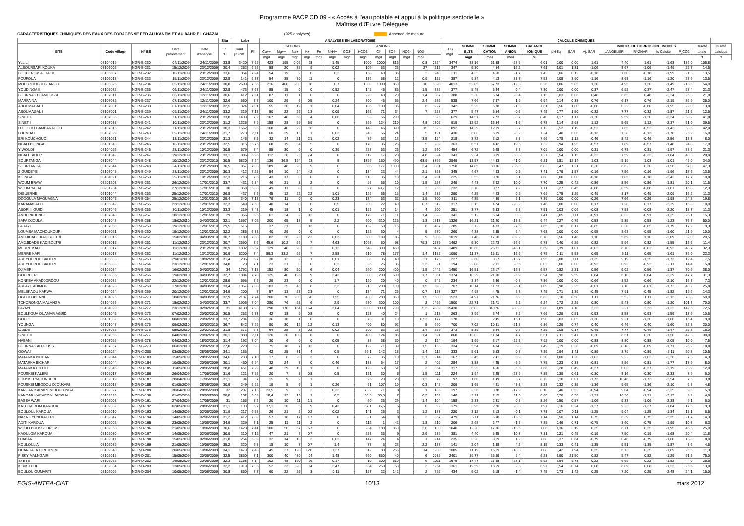Programme 9ACP CD 09 - « Accès à l'eau potable et appui à la politique sectorielle »
Maîtrise d'Œuvre Déléguée
CARACTERISTIQUES CHIMIQUES DES EAUX DES FORAGES 9E FED AU KANEM ET AU BAHR EL GHAZAL (925 analyses) Absence de mesure
| | | | | | Situ | Labo | | ANALYSES EN LABORATOIRE | | | | | | | | | | | | | CALCULS CHIMIQUES | | | | | | | | | | | | | |
| --- | --- | --- | --- | --- | --- | --- | --- | --- | --- | --- | --- | --- | --- | --- | --- | --- | --- | --- | --- | --- | --- | --- | --- | --- | --- | --- | --- | --- | --- | --- | --- | --- | --- | --- |
| SITE | Code village | N° BE | Date prélèvement | Date d'analyse | T° °C | Cond. µS/cm | Ph | CATIONS | | | | | ANIONS | | | | | | | | TDS mg/l | SOMME | SOMME | SOMME | BALANCE | pH Eq | SAR | Aj. SAR | INDICES DE CORROSION INDICES | | | | Dureté | Dureté |
| | | | | | | | | Ca++ | Mg++ | Na+ | K+ | Fe | NH4+ | CO3- | HCO3- | Cl- | SO4- | NO2- | NO3- | | | ELTS | CATION | ANION | IONIQUE | | | | LANGELIER | RYZNAR | Is Calcite | P_CO2 | totale | calcique |
| | | | | | | | | mg/l | mg/l | mg/l | mg/l | mg/l | mg/l | mg/l | mg/l | mg/l | mg/l | mg/l | mg/l | | | mg/l | me/l | me/l | % | | | | | | | | °f | °f |
| YLLILI | 03104019 | NGR-B-230 | 04/11/2009 | 24/11/2009 | 33,8 | 3420 | 7,62 | 423 | 195 | 0,02 | 38 | | 1,45 | | 1000 | 1000 | 816 | | 0,8 | 2324 | 3474 | 38,16 | 61,58 | -23,5 | 6,01 | 0,00 | 0,00 | 1,61 | 4,40 | 1,61 | -1,63 | 186,0 | 105,8 | |
| ALBOURSARI KOUKA | 03106002 | NGR-B-231 | 15/12/2009 | 23/12/2009 | 30,4 | 252 | 6,55 | 58 | 20 | 35 | 9 | | 0,02 | | 109 | 63 | 26 | | 27 | 215 | 347 | 6,30 | 4,54 | 16,2 | 7,61 | 1,01 | 1,81 | -1,06 | 8,67 | -1,06 | -1,49 | 22,7 | 14,5 | |
| BOCHEROM ALHAIRI | 03106007 | NGR-B-232 | 10/11/2009 | 23/12/2009 | 33,6 | 354 | 7,24 | 54 | 19 | 2 | 0 | | 0,2 | | 158 | 40 | 36 | | 2 | 248 | 311 | 4,35 | 4,50 | -1,7 | 7,42 | 0,06 | 0,12 | -0,18 | 7,60 | -0,18 | -1,99 | 21,3 | 13,5 | |
| FOUFOUA | 03106013 | NGR-B-233 | 15/11/2009 | 23/12/2009 | 32,8 | 141 | 6,37 | 54 | 35 | 80 | 11 | | 0 | | 136 | 58 | 12 | | 0,9 | 125 | 387 | 9,34 | 4,13 | 38,7 | 7,53 | 2,08 | 3,90 | -1,16 | 8,68 | -1,16 | -1,20 | 27,9 | 13,5 | |
| MOURZOUGUI BLANGO | 03105026 | NGR-B-234 | 05/11/2009 | 24/11/2009 | 30,8 | 2600 | 7,56 | 216 | 400 | 200 | 18 | | 0,7 | | 1300 | 1000 | 868 | | 10 | 1820 | 4013 | 52,85 | 67,73 | -12,3 | 6,26 | 1,86 | 5,85 | 1,30 | 4,95 | 1,30 | -1,49 | 218,6 | 54,0 | |
| YOUDINGA II | 03105032 | NGR-B-235 | 06/11/2009 | 24/11/2009 | 32,8 | 473 | 7,67 | 85 | 15 | 0 | 0 | | 0,52 | | 145 | 45 | 85 | | 1,5 | 332 | 377 | 5,48 | 5,44 | 0,4 | 7,30 | 0,00 | 0,00 | 0,37 | 6,92 | 0,37 | -2,47 | 27,4 | 21,3 | |
| BOURNAK DJAMOUSSI | 03107011 | NGR-B-236 | 06/11/2009 | 12/11/2009 | 30,6 | 412 | 7,61 | 87 | 11 | 1 | 0 | | 0 | | 220 | 40 | 28 | | 1,4 | 387 | 388 | 5,30 | 5,34 | -0,4 | 7,13 | 0,03 | 0,06 | 0,48 | 6,65 | 0,48 | -2,24 | 26,3 | 21,8 | |
| MARFAINA | 03107032 | NGR-B-237 | 07/11/2009 | 12/11/2009 | 32,6 | 560 | 7,7 | 100 | 29 | 6 | 0,5 | | 0,24 | | 300 | 45 | 55 | | 2,4 | 536 | 538 | 7,66 | 7,37 | 1,9 | 6,94 | 0,14 | 0,33 | 0,76 | 6,17 | 0,76 | -2,19 | 36,9 | 25,0 | |
| ABOUMAGAL I | 03107001 | NGR-B-238 | 07/11/2009 | 12/11/2009 | 32,5 | 324 | 7,01 | 55 | 20 | 19 | 1 | | 0,04 | | 106 | 100 | 35 | | 6 | 227 | 342 | 5,25 | 5,38 | -1,3 | 7,61 | 0,56 | 1,00 | -0,60 | 8,22 | -0,60 | -1,95 | 22,0 | 13,8 | |
| ABOUMAGAL I | 03107001 | NGR-B-239 | 09/11/2009 | 24/11/2009 | 33,2 | 319 | 7,13 | 50 | 22 | 26 | 1,3 | | 0,09 | | 166 | 71 | 34 | | 7 | 223 | 377 | 5,47 | 5,54 | -0,6 | 7,45 | 0,77 | 1,50 | -0,32 | 7,77 | -0,32 | -1,87 | 21,6 | 12,5 | |
| SINET I | 03107038 | NGR-B-240 | 11/11/2009 | 23/12/2009 | 33,8 | 1400 | 7,2 | 167 | 40 | 65 | 4 | | 0,06 | | 6,8 | 56 | 290 | | | 1325 | 629 | 14,57 | 7,73 | 30,7 | 8,40 | 1,17 | 1,17 | -1,20 | 9,59 | -1,20 | -3,34 | 58,2 | 41,8 | |
| SINET I | 03107038 | NGR-B-241 | 10/11/2009 | 23/12/2009 | 31,2 | 1325 | 7,9 | 158 | 28 | 59 | 5,9 | | 0 | | 329 | 124 | 210 | | 4,8 | 1302 | 919 | 12,92 | 13,34 | -1,6 | 6,78 | 1,14 | 2,98 | 1,12 | 5,65 | 1,12 | -2,37 | 51,0 | 39,5 | |
| DJOLLOU GAMBARAGOU | 03107016 | NGR-B-242 | 11/11/2009 | 23/12/2009 | 30,3 | 1562 | 6,6 | 168 | 40 | 29 | 56 | | 0 | | 148 | 46 | 390 | | 15 | 1525 | 892 | 14,39 | 12,09 | 8,7 | 7,12 | 0,52 | 1,19 | -0,52 | 7,65 | -0,52 | -1,43 | 58,5 | 42,0 | |
| LOUMBA I | 03107029 | NGR-B-243 | 09/11/2009 | 24/11/2009 | 31,7 | 273 | 7,11 | 60 | 29 | 15 | 1 | | 0,03 | | 240 | 56 | 24 | | 5 | 191 | 430 | 6,06 | 6,09 | -0,2 | 7,24 | 0,40 | 0,86 | -0,13 | 7,38 | -0,13 | -1,70 | 26,9 | 15,0 | |
| ERI KOUCHOUC | 06101021 | NGR-B-244 | 13/11/2009 | 23/12/2009 | 31,3 | 146 | 7,5 | 32 | 14 | 21 | 2,1 | | 0,02 | | 79 | 53 | 13 | | 3,5 | 124 | 218 | 3,72 | 3,12 | 8,8 | 7,96 | 0,78 | 1,12 | -0,46 | 8,42 | -0,46 | -2,56 | 13,8 | 8,0 | |
| NGALI BILINGA | 06101043 | NGR-B-245 | 18/11/2009 | 23/12/2009 | 32,5 | 315 | 6,75 | 68 | 19 | 34 | 5 | | 0 | | 170 | 36 | 26 | | 5 | 289 | 363 | 6,57 | 4,42 | 19,5 | 7,32 | 0,94 | 1,95 | -0,57 | 7,89 | -0,57 | -1,48 | 24,8 | 17,0 | |
| YIWOUDI | 03104022 | NGR-B-246 | 28/11/2009 | 10/12/2009 | 30,5 | 579 | 7,4 | 85 | 30 | 0 | 0 | | 0,39 | | 258 | 53 | 26 | | 1,2 | 560 | 454 | 6,72 | 6,28 | 3,3 | 7,09 | 0,00 | 0,00 | 0,31 | 6,78 | 0,31 | -1,97 | 33,6 | 21,3 | |
| NGALI TAHER | 06101042 | NGR-B-247 | 19/12/2009 | 23/12/2009 | 33,1 | 386 | 6,95 | 112 | 30 | 25 | 7,4 | | 0 | | 119 | 17 | 28 | | 4,8 | 324 | 343 | 9,34 | 3,09 | 50,3 | 7,27 | 0,54 | 1,15 | -0,32 | 7,59 | -0,32 | -1,84 | 40,3 | 28,0 | |
| SOURTANGA | 03107044 | NGR-B-248 | 10/12/2010 | 23/12/2010 | 30,5 | 6820 | 7,24 | 136 | 36,5 | 194 | 13 | | 5 | | 1756 | 150 | 490 | | 68,9 | 6799 | 2849 | 18,57 | 44,33 | -41,0 | 6,21 | 3,81 | 12,14 | 1,03 | 5,19 | 1,03 | -1,01 | 49,0 | 34,0 | |
| SOURTANGA | 03107044 | NGR-B-248 | 24/11/2009 | 23/12/2009 | 30,5 | 857 | 7,03 | 189 | 48 | 28 | 9 | | 0 | | 305 | 177 | 1000 | | 2,4 | 801 | 1758 | 14,85 | 30,86 | -35,0 | 6,83 | 0,47 | 1,21 | 0,20 | 6,62 | 0,20 | -1,56 | 67,0 | 47,3 | |
| ZIGUIDEYE | 03107045 | NGR-B-249 | 23/11/2009 | 23/12/2009 | 30,3 | 412 | 7,25 | 54 | 10 | 24 | 4,2 | | 0 | | 184 | 23 | 44 | | 2,1 | 358 | 345 | 4,67 | 4,63 | 0,5 | 7,41 | 0,79 | 1,57 | -0,16 | 7,56 | -0,16 | -1,96 | 17,6 | 13,5 | |
| KILINGA | 03104021 | NGR-B-250 | 29/11/2009 | 10/12/2009 | 32,3 | 215 | 7,5 | 43 | 17 | 0 | 0 | | 0 | | 110 | 35 | 18 | | 2,4 | 201 | 225 | 3,55 | 3,20 | 5,1 | 7,68 | 0,00 | 0,00 | -0,18 | 7,85 | -0,18 | -2,42 | 17,7 | 10,8 | |
| WOUM BRAW | 03201203 | NGR-B-251 | 26/12/2009 | 17/01/2010 | 33,7 | 431 | 6,84 | 46 | 21 | 8 | 2 | | 0 | | 95 | 65 | 10 | | 1,5 | 257 | 249 | 4,43 | 3,62 | 10,0 | 7,70 | 0,25 | 0,42 | -0,86 | 8,56 | -0,86 | -1,81 | 20,1 | 11,5 | |
| WOUM YALAI | 03201204 | NGR-B-252 | 27/12/2009 | 17/01/2010 | 30 | 358 | 6,83 | 49 | 11 | 8 | 3 | | 0 | | 97 | 49,7 | 12 | | 2 | 266 | 232 | 3,78 | 3,27 | 7,2 | 7,71 | 0,27 | 0,45 | -0,88 | 8,59 | -0,88 | -1,81 | 16,8 | 12,3 | |
| DIGUERNE | 06101044 | NGR-B-253 | 25/12/2009 | 17/01/2010 | 26,8 | 437 | 7,2 | 45 | 12 | 22 | 2,2 | | 1,01 | | 126 | 65 | 15 | | 1,4 | 285 | 290 | 4,25 | 4,23 | 0,2 | 7,69 | 0,75 | 1,29 | -0,49 | 8,17 | -0,49 | -2,09 | 16,2 | 11,3 | |
| DODOULA MAGUAGNA | 06101045 | NGR-B-254 | 25/12/2009 | 12/01/2010 | 29,4 | 340 | 7,13 | 79 | 11 | 0 | 0 | | 0,23 | | 134 | 53 | 32 | | 1,9 | 300 | 311 | 4,85 | 4,39 | 5,1 | 7,39 | 0,00 | 0,00 | -0,26 | 7,66 | -0,26 | -1,98 | 24,3 | 19,8 | |
| KARAMALATI I | 03106042 | NGR-B-255 | 22/12/2009 | 12/01/2010 | 32,3 | 549 | 7,63 | 40 | 14 | 0 | 0 | | 0,5 | | 200 | 22 | 40 | | 0,7 | 512 | 317 | 3,15 | 4,74 | -20,2 | 7,46 | 0,00 | 0,00 | 0,17 | 7,28 | 0,17 | -2,29 | 15,8 | 10,0 | |
| ABORI II GUIDI | 03107046 | NGR-B-256 | 30/11/2009 | 10/12/2009 | 33,3 | 219 | 7,43 | 45 | 18 | 1 | 0 | | 0,01 | | 152 | 17 | 14 | | 4 | 200 | 251 | 3,77 | 3,33 | 6,3 | 7,51 | 0,03 | 0,06 | -0,08 | 7,58 | -0,08 | -2,20 | 18,7 | 11,3 | |
| AMBERKHENE I | 03107048 | NGR-B-257 | 18/12/2009 | 12/01/2010 | 29 | 356 | 6,5 | 61 | 24 | 2 | 0,2 | | 0 | | 170 | 71 | 11 | | 1,4 | 328 | 341 | 5,12 | 5,04 | 0,8 | 7,41 | 0,05 | 0,11 | -0,91 | 8,33 | -0,91 | -1,25 | 25,1 | 15,3 | |
| SAFA DJOULA | 06101048 | NGR-B-258 | 18/02/2010 | 04/03/2010 | 32,1 | 1697 | 7,02 | 200 | 65 | 17 | 5 | | 2,2 | | 600 | 310 | 125 | | 1,8 | 1317 | 1326 | 16,21 | 21,20 | -13,3 | 6,44 | 0,27 | 0,79 | 0,58 | 5,85 | 0,58 | -1,23 | 76,7 | 50,0 | |
| LARAYE | 03107050 | NGR-B-259 | 19/12/2009 | 12/01/2010 | 29,5 | 515 | | 37 | 21 | 3 | 0,3 | | 0 | | 152 | 50 | 16 | | 6 | 487 | 285 | 3,72 | 4,33 | -7,6 | 7,65 | 0,10 | 0,17 | -0,65 | 8,30 | -0,65 | -1,79 | 17,9 | 9,3 | |
| LOUMBA MACHOUKOURI | 03107051 | NGR-B-260 | 19/12/2009 | 12/01/2010 | 32,2 | 286 | 6,73 | 40 | 29 | 0 | 0 | | 0 | | 122 | 60 | 4 | | 5 | 270 | 260 | 4,38 | 3,85 | 6,4 | 7,68 | 0,00 | 0,00 | -0,95 | 8,63 | -0,95 | -1,60 | 21,9 | 10,0 | |
| AMDJIDADE KADIBOLTRI | 03103015 | NGR-B-261 | 15/02/2010 | 04/03/2010 | 30,7 | 1189 | 7,88 | 82 | 28 | 23 | 2,3 | | 0,03 | | 600 | 189 | 86 | | 9 | 1008 | 1019 | 7,46 | 17,10 | -39,2 | 6,78 | 0,56 | 1,46 | 1,10 | 5,69 | 1,10 | -2,09 | 32,0 | 20,5 | |
| AMDJIDADE KADIBOLTRI | 03103015 | NGR-B-261 | 11/12/2010 | 23/12/2010 | 30,7 | 2590 | 7,6 | 45,6 | 10,2 | 69 | 7 | | 4,63 | | 1098 | 50 | 98 | | 79,3 | 2579 | 1462 | 6,30 | 22,73 | -56,6 | 6,78 | 2,40 | 6,29 | 0,82 | 5,96 | 0,82 | -1,55 | 15,6 | 11,4 | |
| MERRE KAFI | 03103017 | NGR-B-262 | 11/12/2010 | 23/12/2010 | 30,9 | 1832 | 6,67 | 129 | 40 | 20 | 2 | | 0,12 | | 548 | 300 | 450 | | | 1487 | 1489 | 10,66 | 26,81 | -43,1 | 6,69 | 0,39 | 1,07 | -0,02 | 6,70 | -0,02 | -0,93 | 48,7 | 32,3 | |
| MERRE KAFI | 03103017 | NGR-B-262 | 11/12/2010 | 13/12/2010 | 30,9 | 5200 | 7,4 | 89,3 | 33,2 | 92 | 7 | | 2,58 | | 610 | 78 | 177 | | 1,4 | 5182 | 1090 | 11,37 | 15,91 | -16,6 | 6,75 | 2,11 | 5,58 | 0,65 | 6,11 | 0,65 | -1,61 | 36,0 | 22,3 | |
| AREYOUROU BADERI | 03105033 | NGR-B-263 | 29/01/2010 | 18/02/2010 | 31,4 | 206 | 6,7 | 30 | 12 | 2 | 1 | | 0,01 | | 86 | 35 | 40 | | 21 | 175 | 227 | 2,60 | 3,57 | -15,7 | 7,95 | 0,08 | 0,11 | -1,25 | 9,19 | -1,25 | -1,73 | 12,4 | 7,5 | |
| AREYOUROU BADERI | 03105033 | NGR-B-264 | 23/12/2009 | 12/01/2010 | 34,8 | 23 | 7,1 | 23 | 21 | 0 | 0 | | 0,2 | | 85 | 26 | 36 | | 2,3 | 21 | 194 | 2,88 | 2,91 | -0,6 | 8,02 | 0,00 | 0,00 | -0,92 | 8,93 | -0,92 | -2,11 | 14,4 | 5,8 | |
| DJIMERI | 03105034 | NGR-B-265 | 16/02/2010 | 04/03/2010 | 34 | 1792 | 7,13 | 152 | 80 | 50 | 6 | | 0,04 | | 560 | 200 | 400 | | 1,5 | 1442 | 1450 | 16,51 | 23,17 | -16,8 | 6,57 | 0,82 | 2,31 | 0,56 | 6,02 | 0,56 | -1,37 | 70,9 | 38,0 | |
| GOURDERI | 03105035 | NGR-B-266 | 19/02/2010 | 04/03/2010 | 32,7 | 1884 | 7,78 | 125 | 40 | 196 | 9 | | 2,43 | | 300 | 200 | 500 | | 1,7 | 1361 | 1374 | 18,29 | 21,00 | -6,9 | 6,94 | 3,90 | 9,59 | 0,84 | 6,10 | 0,84 | -2,29 | 47,7 | 31,3 | |
| KONKEA AKADJORDOU | 03105036 | NGR-B-267 | 22/12/2009 | 12/01/2010 | 28,9 | 595 | 7,2 | 29 | 23 | 0 | 0 | | 1,7 | | 120 | 20 | 40 | | 0 | 542 | 234 | 3,34 | 3,36 | -0,3 | 7,86 | 0,00 | 0,00 | -0,66 | 8,52 | -0,66 | -2,10 | 16,7 | 7,3 | |
| ARFAYE ADIMOU | 03104023 | NGR-B-268 | 17/02/2010 | 04/03/2010 | 33,4 | 1057 | 7,08 | 103 | 35 | 45 | 6 | | 3,3 | | 213 | 200 | 100 | | 1,5 | 693 | 707 | 10,14 | 11,23 | -5,1 | 7,09 | 0,98 | 2,25 | -0,01 | 7,10 | -0,01 | -1,72 | 40,2 | 25,8 | |
| MELEKAOU KARWA | 03104024 | NGR-B-269 | 20/12/2009 | 12/01/2010 | 34,9 | 200 | 7 | 57 | 13 | 23 | 2,3 | | 0 | | 134 | 71 | 26 | | 0,7 | 157 | 327 | 4,98 | 4,75 | 2,3 | 7,45 | 0,71 | 1,39 | -0,45 | 7,91 | -0,45 | -1,82 | 19,6 | 14,3 | |
| OGOULOBENNE | 03104025 | NGR-B-270 | 18/02/2010 | 04/03/2010 | 32,9 | 2107 | 7,74 | 200 | 70 | 200 | 20 | | 1,55 | | 400 | 280 | 350 | | 1,5 | 1500 | 1523 | 24,97 | 21,76 | 6,9 | 6,63 | 3,10 | 8,58 | 1,11 | 5,52 | 1,11 | -2,13 | 78,8 | 50,0 | |
| TCHORONGA MALANGA | 03104026 | NGR-B-271 | 18/02/2010 | 04/03/2010 | 33,7 | 1906 | 7,04 | 280 | 76 | 53 | 6 | | 2,9 | | 680 | 300 | 100 | | 2 | 1499 | 1500 | 22,71 | 21,71 | 2,2 | 6,24 | 0,72 | 2,29 | 0,80 | 5,43 | 0,80 | -1,20 | 101,3 | 70,0 | |
| FAYAYE | 03104020 | NGR-B-272 | 23/12/2009 | 02/02/2010 | 31 | 4130 | 7,93 | 290 | 170 | 164 | 16,4 | | 2,04 | | 6000 | 8000 | 790 | | 5,3 | 4089 | 15438 | 36,03 | 340,26 | -80,8 | 5,60 | 1,89 | 7,18 | 2,33 | 3,27 | 2,33 | -1,22 | 142,5 | 72,5 | |
| BOULKOUA OUAMAR AGUID | 06101046 | NGR-B-273 | 07/02/2010 | 20/02/2010 | 30,5 | 263 | 6,73 | 42 | 18 | 9 | 0,8 | | 0 | | 128 | 40 | 24 | | 1 | 218 | 263 | 3,99 | 3,74 | 3,2 | 7,66 | 0,29 | 0,51 | -0,93 | 8,58 | -0,93 | -1,59 | 17,9 | 10,5 | |
| GOULI | 06101032 | NGR-B-274 | 08/02/2010 | 20/02/2010 | 33,7 | 204 | 6,6 | 36 | 18 | 1 | 0 | | 0 | | 73 | 31 | 18 | | 0,52 | 177 | 178 | 3,32 | 2,45 | 15,1 | 7,90 | 0,03 | 0,05 | -1,30 | 9,21 | -1,30 | -1,68 | 16,4 | 9,0 | |
| YOUNGA | 06101047 | NGR-B-275 | 09/02/2010 | 03/03/2010 | 36,7 | 842 | 7,26 | 80 | 30 | 12 | 1,2 | | 0,13 | | 400 | 80 | 92 | | 5 | 690 | 700 | 7,02 | 10,81 | -21,3 | 6,86 | 0,29 | 0,74 | 0,40 | 6,46 | 0,40 | -1,60 | 32,3 | 20,0 | |
| LABDE | 03107052 | NGR-B-276 | 05/02/2010 | 20/02/2010 | 31,8 | 371 | 6,8 | 64 | 25 | 3 | 0,2 | | 0,02 | | 200 | 53 | 26 | | 1,4 | 259 | 373 | 5,39 | 5,34 | 0,5 | 7,29 | 0,08 | 0,17 | -0,49 | 7,77 | -0,49 | -1,47 | 26,3 | 16,0 | |
| SINET II | 03107053 | NGR-B-277 | 04/02/2010 | 20/02/2010 | 30,1 | 880 | 7,11 | 120 | 30 | 100 | 8 | | 0 | | 400 | 124 | 85 | | 1,4 | 691 | 868 | 13,02 | 11,84 | 4,7 | 6,61 | 2,11 | 5,47 | 0,30 | 6,51 | 0,30 | -1,50 | 42,3 | 30,0 | |
| HABANI | 03107055 | NGR-B-278 | 04/02/2010 | 18/02/2010 | 31,4 | 192 | 7,04 | 30 | 6 | 0 | 0 | | 0,05 | | 88 | 38 | 30 | | 2 | 124 | 194 | 1,99 | 3,17 | -22,8 | 7,92 | 0,00 | 0,00 | -0,88 | 8,80 | -0,88 | -2,05 | 10,0 | 7,5 | |
| BOURNAK ADJOUSS | 03107057 | NGR-B-279 | 06/02/2010 | 20/02/2010 | 27,8 | 228 | 6,8 | 75 | 18 | 7 | 0,3 | | 0 | | 122 | 71 | 39 | | 1,5 | 166 | 334 | 5,54 | 4,84 | 6,8 | 7,49 | 0,19 | 0,36 | -0,69 | 8,18 | -0,69 | -1,71 | 26,2 | 18,8 | |
| GOWA I | 03102024 | NGR-C-200 | 03/05/2009 | 28/05/2009 | 34,1 | 155 | | 42 | 25 | 31 | 4 | | 0,5 | | 69,1 | 142 | 18 | | 1,4 | 112 | 333 | 5,61 | 5,53 | 0,7 | 7,89 | 0,94 | 1,41 | -0,89 | 8,79 | -0,89 | -2,11 | 20,8 | 10,5 | |
| MATARKA BICHARI | 03102044 | NGR-D-183 | 15/05/2009 | 28/05/2009 | 34,6 | 233 | 7,18 | 17 | 8 | 20 | 3 | | 0 | | 72 | 35 | 10 | | 2,1 | 214 | 167 | 2,45 | 2,41 | 0,9 | 8,20 | 1,00 | 1,20 | -1,02 | 9,22 | -1,02 | -2,26 | 7,5 | 4,3 | |
| MATARKA BICHARI | 03102044 | NGR-D-184 | 10/05/2009 | 20/06/2009 | 30,1 | 450 | 6,94 | 32 | 24 | 7 | 0 | | 0,46 | | 138 | 64 | 17 | | 2 | 402 | 284 | 3,88 | 4,45 | -6,9 | 7,75 | 0,23 | 0,38 | -0,81 | 8,56 | -0,81 | -1,77 | 17,9 | 8,0 | |
| MATARKA DJOTI I | 03102046 | NGR-D-185 | 11/05/2009 | 28/05/2009 | 28,8 | 451 | 7,29 | 48 | 29 | 10 | 1 | | 0 | | 123 | 53 | 51 | | 2 | 354 | 317 | 5,25 | 4,60 | 6,5 | 7,66 | 0,28 | 0,49 | -0,37 | 8,03 | -0,37 | -2,19 | 23,9 | 12,0 | |
| FOUSKEI KALERI | 03102017 | NGR-D-186 | 26/04/2009 | 17/05/2009 | 31,6 | 121 | 7,55 | 20 | 7 | 8 | 0,8 | | 0,5 | | 151 | 30 | 5 | | 1,5 | 111 | 224 | 1,94 | 3,45 | -27,9 | 7,85 | 0,39 | 0,61 | -0,30 | 8,16 | -0,30 | -2,33 | 7,9 | 5,0 | |
| FOUSKEI YAOUNDERI | 03102019 | NGR-D-187 | 28/04/2009 | 17/05/2009 | 31,1 | 94 | 7 | 15 | 9 | 2 | 1 | | | | 26 | 20 | 23 | | 1,2 | 72 | 97 | 1,60 | 1,49 | 3,7 | 8,73 | 0,10 | 0,07 | -1,73 | 10,46 | -1,73 | -2,54 | 7,5 | 3,8 | |
| FOUSKEI MBODOU DJOUKARI | 03102018 | NGR-D-188 | 01/05/2009 | 28/05/2009 | 30,9 | 249 | 6,92 | 19 | 5 | 6 | 1 | | 0,26 | | 61 | 107 | 10 | | 0,3 | 145 | 209 | 1,65 | 4,21 | -43,8 | 8,28 | 0,32 | 0,35 | -1,36 | 9,65 | -1,36 | -2,10 | 6,8 | 4,8 | |
| KANGAR KARAROM BOULONGA | 03102027 | NGR-D-189 | 30/04/2009 | 28/05/2009 | 32 | 207 | 7,16 | 23,5 | 9 | 9 | 2 | | 0,32 | | 73,2 | 71 | 8 | | 1 | 185 | 197 | 2,36 | 3,38 | -17,9 | 8,10 | 0,40 | 0,52 | -0,94 | 9,04 | -0,94 | -2,25 | 9,6 | 5,9 | |
| KANGAR KARAROM KAROUA | 03102028 | NGR-D-190 | 01/05/2009 | 28/05/2009 | 30,8 | 132 | 6,69 | 18,4 | 13 | 16 | 1 | | 0,5 | | 30,5 | 53,3 | 7 | | 0,2 | 102 | 140 | 2,71 | 2,15 | 11,6 | 8,60 | 0,70 | 0,56 | -1,91 | 10,50 | -1,91 | -2,17 | 9,9 | 4,6 | |
| BASSA WARI | 03102003 | NGR-D-191 | 27/04/2009 | 17/05/2009 | 31 | 155 | 7,2 | 20 | 10 | 11 | 1,1 | | 0 | | 60 | 25 | 29 | | 1,4 | 104 | 158 | 2,33 | 2,31 | 0,3 | 8,26 | 0,50 | 0,57 | -1,06 | 9,33 | -1,06 | -2,38 | 9,1 | 5,0 | |
| KATCHAIROM KAROUA | 03102032 | NGR-D-192 | 02/05/2009 | 28/05/2009 | 31,1 | 103 | 6,7 | 37,1 | 20 | 5 | 9 | | 0,43 | | 67,1 | 35,5 | 5 | | 0 | 92 | 179 | 3,95 | 2,20 | 28,3 | 7,97 | 0,16 | 0,24 | -1,27 | 9,23 | -1,27 | -1,84 | 17,5 | 9,3 | |
| BOULOUL KAROUA | 03102010 | NGR-D-193 | 14/05/2009 | 02/06/2009 | 31,9 | 217 | 6,53 | 26 | 21 | 2 | 0,2 | | 0,02 | | 141 | 26 | 3 | | 1,2 | 173 | 220 | 3,12 | 3,13 | -0,1 | 7,78 | 0,07 | 0,11 | -1,25 | 9,04 | -1,25 | -1,34 | 15,1 | 6,5 | |
| NAZA II YENI KALERI | 03102047 | NGR-D-194 | 14/05/2009 | 02/06/2009 | 31,2 | 412 | 7,89 | 57 | 18 | 17 | 1,7 | | 0 | | 321 | 54 | 8 | | 2 | 357 | 479 | 5,11 | 6,98 | -15,5 | 7,14 | 0,50 | 1,14 | 0,75 | 6,39 | 0,75 | -2,35 | 21,7 | 14,3 | |
| ADITI KAROUA | 03102002 | NGR-D-195 | 23/05/2009 | 10/06/2009 | 34,9 | 329 | 7,1 | 25 | 11 | 11 | 2 | | 0 | | 112 | 1 | 42 | | 1,8 | 210 | 206 | 2,68 | 2,77 | -1,5 | 7,85 | 0,46 | 0,71 | -0,75 | 8,60 | -0,75 | -1,99 | 10,8 | 6,3 | |
| WOULI BOUSSOUROM I | 03102053 | NGR-D-196 | 21/05/2009 | 10/06/2009 | 30,6 | 1423 | 7,41 | 100 | 50 | 67 | 6,7 | | 0 | | 284 | 180 | 350 | | 2,6 | 1100 | 1040 | 12,20 | 17,06 | -16,6 | 7,06 | 1,36 | 3,19 | 0,35 | 6,71 | 0,35 | -1,95 | 45,6 | 25,0 | |
| KAOULOM KAROUA | 03102030 | NGR-D-197 | 14/05/2009 | 02/06/2009 | 30,9 | 310 | 7,12 | 47 | 21 | 7 | 0,7 | | 0 | | 258 | 35 | 9 | | 2,9 | 279 | 381 | 4,40 | 5,45 | -10,7 | 7,31 | 0,21 | 0,45 | -0,19 | 7,50 | -0,19 | -1,68 | 20,4 | 11,8 | |
| DJABARI | 03102011 | NGR-D-198 | 15/05/2009 | 02/06/2009 | 31,8 | 254 | 6,89 | 32 | 14 | 10 | 3 | | 0,02 | | 147 | 24 | 4 | | 1 | 214 | 235 | 3,26 | 3,19 | 1,2 | 7,68 | 0,37 | 0,64 | -0,79 | 8,46 | -0,79 | -1,68 | 13,8 | 8,0 | |
| KOULOULIA | 03102039 | NGR-D-199 | 21/05/2009 | 10/06/2009 | 35,2 | 320 | 6,8 | 18 | 10 | 7 | 0,7 | | 1,4 | | 73 | 6 | 23 | | 2,2 | 137 | 141 | 2,04 | 1,88 | 4,2 | 8,15 | 0,33 | 0,41 | -1,35 | 9,51 | -1,35 | -1,87 | 8,6 | 4,5 | |
| OUANDALA DIRITIROM | 03102048 | NGR-D-200 | 20/05/2009 | 10/06/2009 | 34,1 | 1470 | 7,43 | 45 | 37 | 128 | 12,8 | | 1,27 | | 512 | 80 | 255 | | 14 | 1200 | 1085 | 11,19 | 16,19 | -18,3 | 7,08 | 3,42 | 7,94 | 0,35 | 6,73 | 0,35 | -1,69 | 26,5 | 11,3 | |
| FISKY MALNGAIRI | 03102015 | NGR-D-201 | 15/05/2009 | 20/06/2009 | 32,5 | 3850 | 7,1 | 300 | 40 | 480 | 24 | | 1,48 | | 660 | 850 | 40 | | 6 | 2085 | 2401 | 39,77 | 35,69 | 5,4 | 6,28 | 6,90 | 21,50 | 0,82 | 5,47 | 0,82 | -1,29 | 91,5 | 75,0 | |
| SYETE | 03102052 | NGR-D-202 | 14/05/2009 | 20/06/2009 | 32,3 | 1258 | 7,14 | 102 | 45 | 190 | 16 | | 0,17 | | 410 | 300 | 610 | | 6 | 1011 | 1679 | 17,47 | 27,98 | -23,1 | 6,92 | 3,94 | 9,78 | 0,22 | 6,69 | 0,22 | -1,52 | 44,0 | 25,5 | |
| KIRIKITCHI | 03102034 | NGR-D-203 | 13/05/2009 | 20/06/2009 | 32,2 | 1919 | 7,05 | 52 | 33 | 320 | 14 | | 2,47 | | 634 | 250 | 53 | | 3 | 1254 | 1361 | 19,59 | 18,59 | 2,6 | 6,97 | 8,54 | 20,74 | 0,08 | 6,89 | 0,08 | -1,23 | 26,6 | 13,0 | |
| BOULOU OUMARTI | 03102009 | NGR-D-204 | 10/05/2009 | 20/06/2009 | 30,8 | 850 | 7,7 | 60 | 22 | 26 | 3 | | 0,11 | | 157 | 22 | 142 | | 2 | 792 | 434 | 6,02 | 6,18 | -1,4 | 7,45 | 0,73 | 1,42 | 0,25 | 7,20 | 0,25 | -2,48 | 24,1 | 15,0 | |
EGIS-ANTEA-CIAT 10/13 mars 2012